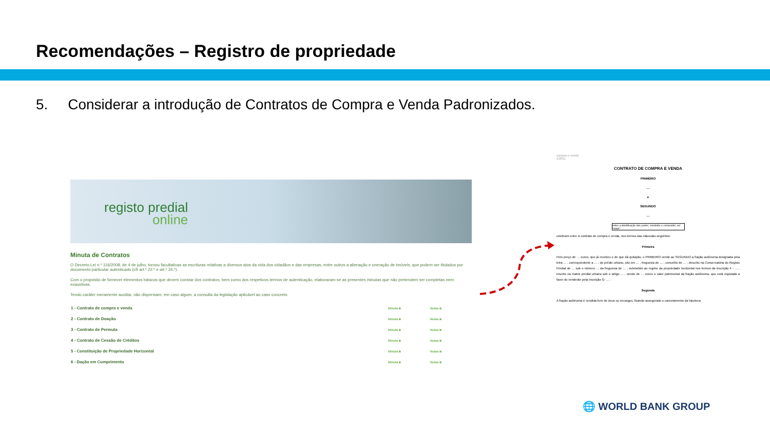Recomendações – Registro de propriedade
5. Considerar a introdução de Contratos de Compra e Venda Padronizados.
registo predial
online
Minuta de Contratos
O Decreto-Lei n.º 116/2008, de 4 de julho, tornou facultativas as escrituras relativas a diversos atos da vida dos cidadãos e das empresas, entre outros a alienação e oneração de imóveis, que podem ser titulados por documento particular autenticado (cfr art.º 22.º e art.º 24.º).
Com o propósito de fornecer elementos básicos que devem constar dos contratos, bem como dos respetivos termos de autenticação, elaboraram-se as presentes minutas que não pretendem ser completas nem exaustivas.
Tendo caráter meramente auxiliar, não dispensam, em caso algum, a consulta da legislação aplicável ao caso concreto.
| 1 - Contrato de compra e venda | Minuta ◙ | Notas ◙ |
| 2 - Contrato de Doação | Minuta ◙ | Notas ◙ |
| 3 - Contrato de Permuta | Minuta ◙ | Notas ◙ |
| 4 - Contrato de Cessão de Créditos | Minuta ◙ | Notas ◙ |
| 5 - Constituição de Propriedade Horizontal | Minuta ◙ | Notas ◙ |
| 6 - Dação em Cumprimento | Minuta ◙ | Notas ◙ |
compra e venda
1/2011
CONTRATO DE COMPRA E VENDA
PRIMEIRO
…
e
SEGUNDO
…
sobre a identificação das partes, vendedor e comprador, ver "notas"
celebram entre si contrato de compra e venda, nos termos das cláusulas seguintes:
Primeira
Pelo preço de … euros, que já recebeu e de que dá quitação, o PRIMEIRO vende ao SEGUNDO a fração autónoma designada pela letra … , correspondente a … , do prédio urbano, sito em … , freguesia de … , concelho de … , descrito na Conservatória do Registo Predial de … sob o número … da freguesia de … , submetido ao regime da propriedade horizontal nos termos da inscrição F - … , inscrito na matriz predial urbana sob o artigo … , sendo de … euros o valor patrimonial da fração autónoma, que está registada a favor do vendedor pela inscrição G- … .
Segunda
A fração autónoma é vendida livre de ónus ou encargos, ficando assegurado o cancelamento da hipoteca
🌐 WORLD BANK GROUP